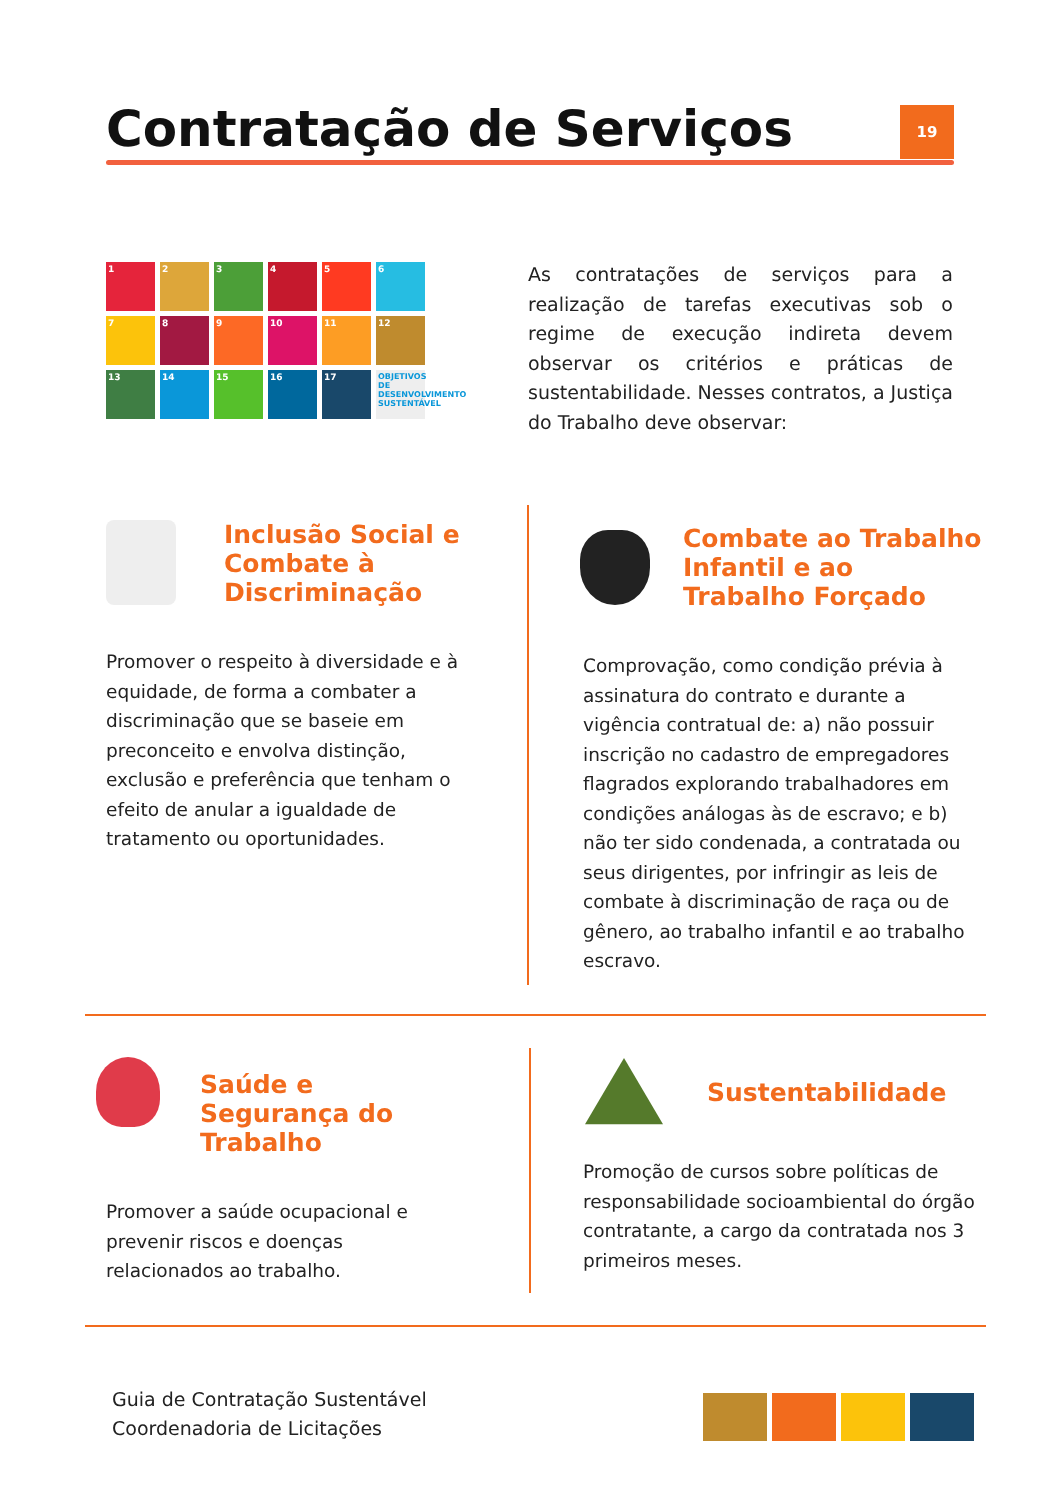Contratação de Serviços 19
1
2
3
4
5
6
7
8
9
10
11
12
13
14
15
16
17
OBJETIVOS DE DESENVOLVIMENTO SUSTENTÁVEL
As contratações de serviços para a realização de tarefas executivas sob o regime de execução indireta devem observar os critérios e práticas de sustentabilidade. Nesses contratos, a Justiça do Trabalho deve observar:
Inclusão Social e Combate à Discriminação
Promover o respeito à diversidade e à equidade, de forma a combater a discriminação que se baseie em preconceito e envolva distinção, exclusão e preferência que tenham o efeito de anular a igualdade de tratamento ou oportunidades.
Combate ao Trabalho Infantil e ao Trabalho Forçado
Comprovação, como condição prévia à assinatura do contrato e durante a vigência contratual de: a) não possuir inscrição no cadastro de empregadores flagrados explorando trabalhadores em condições análogas às de escravo; e b) não ter sido condenada, a contratada ou seus dirigentes, por infringir as leis de combate à discriminação de raça ou de gênero, ao trabalho infantil e ao trabalho escravo.
Saúde e Segurança do Trabalho
Promover a saúde ocupacional e prevenir riscos e doenças relacionados ao trabalho.
Sustentabilidade
Promoção de cursos sobre políticas de responsabilidade socioambiental do órgão contratante, a cargo da contratada nos 3 primeiros meses.
Guia de Contratação Sustentável
Coordenadoria de Licitações